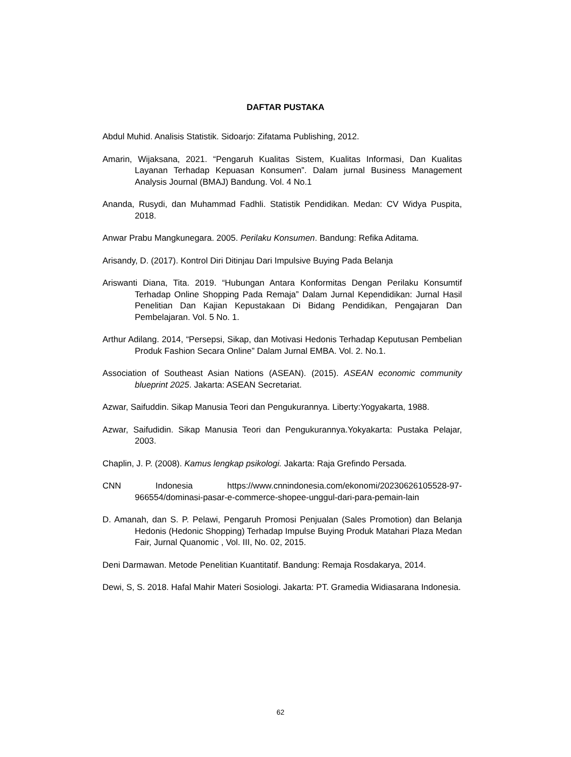DAFTAR PUSTAKA
Abdul Muhid. Analisis Statistik. Sidoarjo: Zifatama Publishing, 2012.
Amarin, Wijaksana, 2021. “Pengaruh Kualitas Sistem, Kualitas Informasi, Dan Kualitas Layanan Terhadap Kepuasan Konsumen”. Dalam jurnal Business Management Analysis Journal (BMAJ) Bandung. Vol. 4 No.1
Ananda, Rusydi, dan Muhammad Fadhli. Statistik Pendidikan. Medan: CV Widya Puspita, 2018.
Anwar Prabu Mangkunegara. 2005. Perilaku Konsumen. Bandung: Refika Aditama.
Arisandy, D. (2017). Kontrol Diri Ditinjau Dari Impulsive Buying Pada Belanja
Ariswanti Diana, Tita. 2019. “Hubungan Antara Konformitas Dengan Perilaku Konsumtif Terhadap Online Shopping Pada Remaja” Dalam Jurnal Kependidikan: Jurnal Hasil Penelitian Dan Kajian Kepustakaan Di Bidang Pendidikan, Pengajaran Dan Pembelajaran. Vol. 5 No. 1.
Arthur Adilang. 2014, “Persepsi, Sikap, dan Motivasi Hedonis Terhadap Keputusan Pembelian Produk Fashion Secara Online” Dalam Jurnal EMBA. Vol. 2. No.1.
Association of Southeast Asian Nations (ASEAN). (2015). ASEAN economic community blueprint 2025. Jakarta: ASEAN Secretariat.
Azwar, Saifuddin. Sikap Manusia Teori dan Pengukurannya. Liberty:Yogyakarta, 1988.
Azwar, Saifudidin. Sikap Manusia Teori dan Pengukurannya.Yokyakarta: Pustaka Pelajar, 2003.
Chaplin, J. P. (2008). Kamus lengkap psikologi. Jakarta: Raja Grefindo Persada.
CNN Indonesia https://www.cnnindonesia.com/ekonomi/20230626105528-97-966554/dominasi-pasar-e-commerce-shopee-unggul-dari-para-pemain-lain
D. Amanah, dan S. P. Pelawi, Pengaruh Promosi Penjualan (Sales Promotion) dan Belanja Hedonis (Hedonic Shopping) Terhadap Impulse Buying Produk Matahari Plaza Medan Fair, Jurnal Quanomic , Vol. III, No. 02, 2015.
Deni Darmawan. Metode Penelitian Kuantitatif. Bandung: Remaja Rosdakarya, 2014.
Dewi, S, S. 2018. Hafal Mahir Materi Sosiologi. Jakarta: PT. Gramedia Widiasarana Indonesia.
62